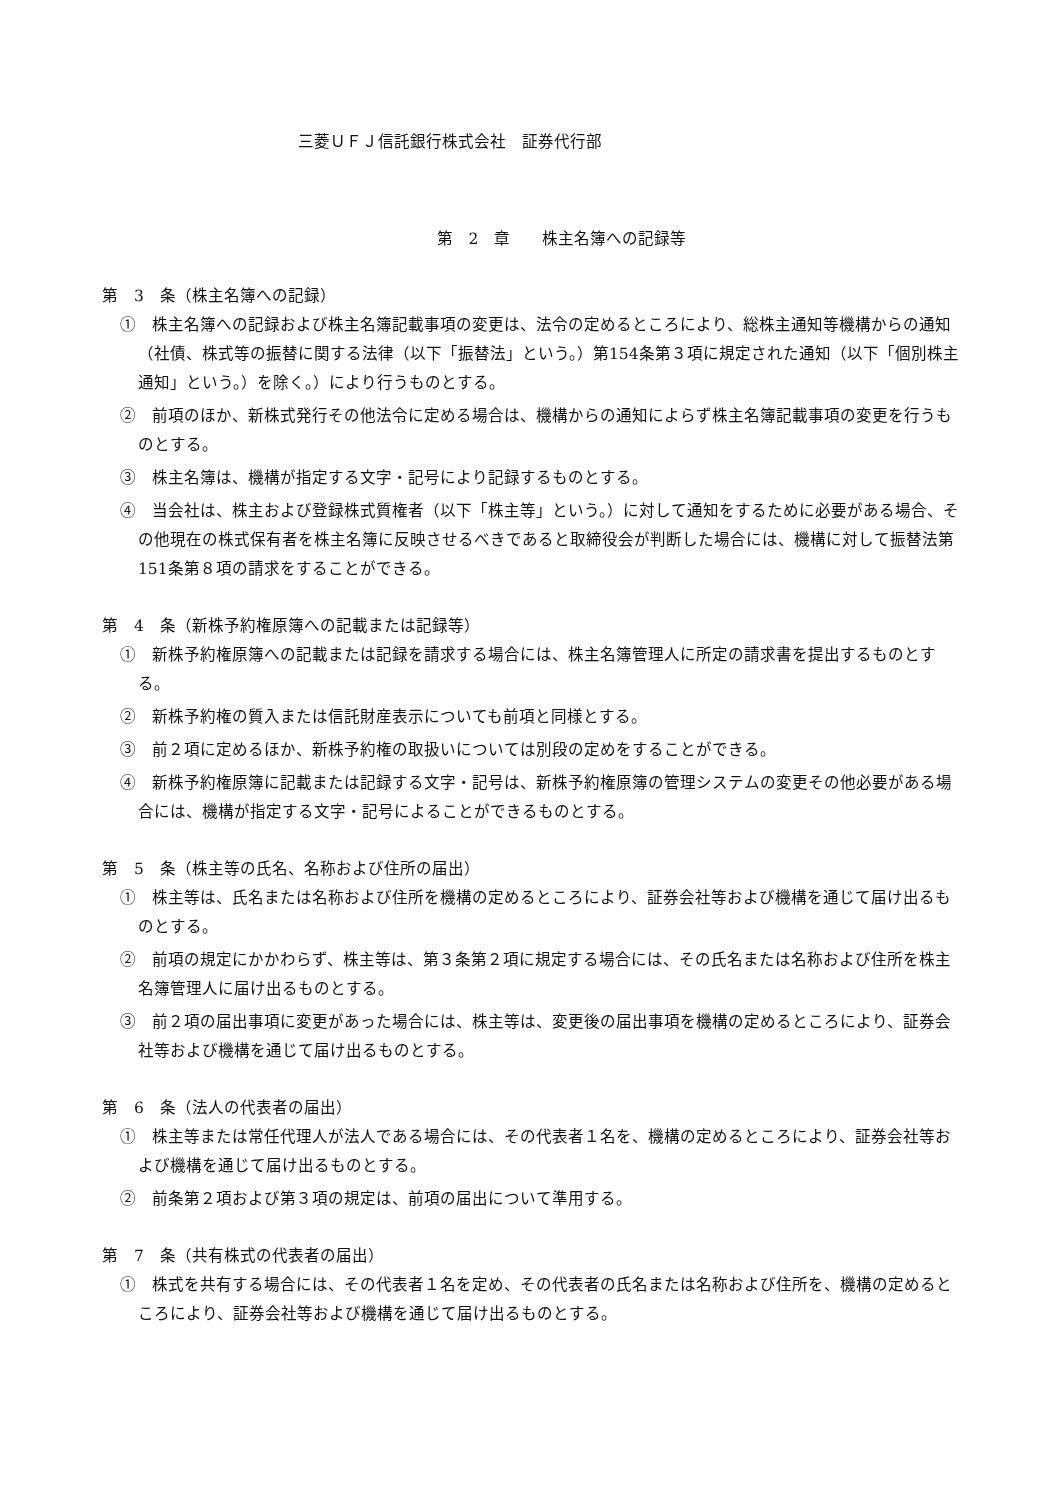三菱ＵＦＪ信託銀行株式会社　証券代行部
第　2　章　　株主名簿への記録等
第　3　条（株主名簿への記録）
①　株主名簿への記録および株主名簿記載事項の変更は、法令の定めるところにより、総株主通知等機構からの通知（社債、株式等の振替に関する法律（以下「振替法」という。）第154条第３項に規定された通知（以下「個別株主通知」という。）を除く。）により行うものとする。
②　前項のほか、新株式発行その他法令に定める場合は、機構からの通知によらず株主名簿記載事項の変更を行うものとする。
③　株主名簿は、機構が指定する文字・記号により記録するものとする。
④　当会社は、株主および登録株式質権者（以下「株主等」という。）に対して通知をするために必要がある場合、その他現在の株式保有者を株主名簿に反映させるべきであると取締役会が判断した場合には、機構に対して振替法第151条第８項の請求をすることができる。
第　4　条（新株予約権原簿への記載または記録等）
①　新株予約権原簿への記載または記録を請求する場合には、株主名簿管理人に所定の請求書を提出するものとする。
②　新株予約権の質入または信託財産表示についても前項と同様とする。
③　前２項に定めるほか、新株予約権の取扱いについては別段の定めをすることができる。
④　新株予約権原簿に記載または記録する文字・記号は、新株予約権原簿の管理システムの変更その他必要がある場合には、機構が指定する文字・記号によることができるものとする。
第　5　条（株主等の氏名、名称および住所の届出）
①　株主等は、氏名または名称および住所を機構の定めるところにより、証券会社等および機構を通じて届け出るものとする。
②　前項の規定にかかわらず、株主等は、第３条第２項に規定する場合には、その氏名または名称および住所を株主名簿管理人に届け出るものとする。
③　前２項の届出事項に変更があった場合には、株主等は、変更後の届出事項を機構の定めるところにより、証券会社等および機構を通じて届け出るものとする。
第　6　条（法人の代表者の届出）
①　株主等または常任代理人が法人である場合には、その代表者１名を、機構の定めるところにより、証券会社等および機構を通じて届け出るものとする。
②　前条第２項および第３項の規定は、前項の届出について準用する。
第　7　条（共有株式の代表者の届出）
①　株式を共有する場合には、その代表者１名を定め、その代表者の氏名または名称および住所を、機構の定めるところにより、証券会社等および機構を通じて届け出るものとする。